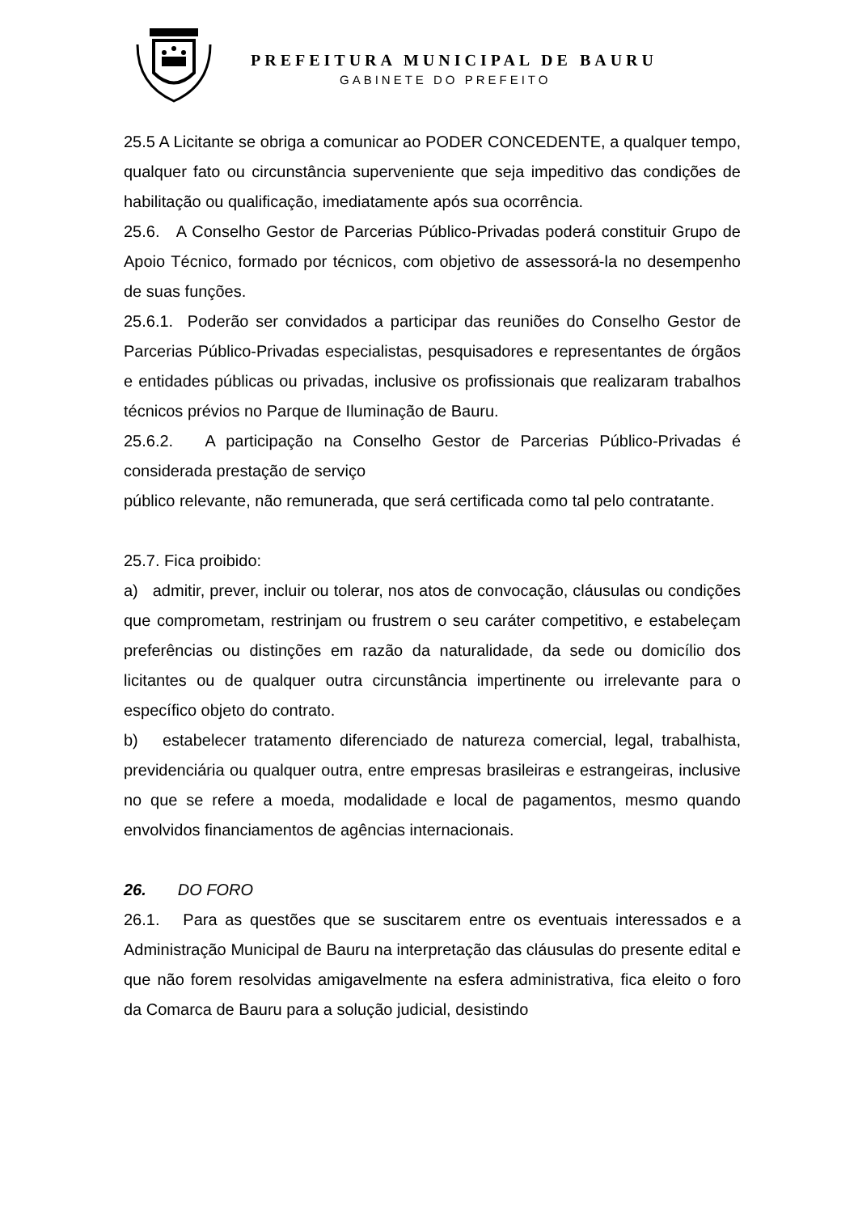PREFEITURA MUNICIPAL DE BAURU
GABINETE DO PREFEITO
25.5 A Licitante se obriga a comunicar ao PODER CONCEDENTE, a qualquer tempo, qualquer fato ou circunstância superveniente que seja impeditivo das condições de habilitação ou qualificação, imediatamente após sua ocorrência.
25.6. A Conselho Gestor de Parcerias Público-Privadas poderá constituir Grupo de Apoio Técnico, formado por técnicos, com objetivo de assessorá-la no desempenho de suas funções.
25.6.1. Poderão ser convidados a participar das reuniões do Conselho Gestor de Parcerias Público-Privadas especialistas, pesquisadores e representantes de órgãos e entidades públicas ou privadas, inclusive os profissionais que realizaram trabalhos técnicos prévios no Parque de Iluminação de Bauru.
25.6.2. A participação na Conselho Gestor de Parcerias Público-Privadas é considerada prestação de serviço
público relevante, não remunerada, que será certificada como tal pelo contratante.
25.7. Fica proibido:
a) admitir, prever, incluir ou tolerar, nos atos de convocação, cláusulas ou condições que comprometam, restrinjam ou frustrem o seu caráter competitivo, e estabeleçam preferências ou distinções em razão da naturalidade, da sede ou domicílio dos licitantes ou de qualquer outra circunstância impertinente ou irrelevante para o específico objeto do contrato.
b) estabelecer tratamento diferenciado de natureza comercial, legal, trabalhista, previdenciária ou qualquer outra, entre empresas brasileiras e estrangeiras, inclusive no que se refere a moeda, modalidade e local de pagamentos, mesmo quando envolvidos financiamentos de agências internacionais.
26. DO FORO
26.1. Para as questões que se suscitarem entre os eventuais interessados e a Administração Municipal de Bauru na interpretação das cláusulas do presente edital e que não forem resolvidas amigavelmente na esfera administrativa, fica eleito o foro da Comarca de Bauru para a solução judicial, desistindo